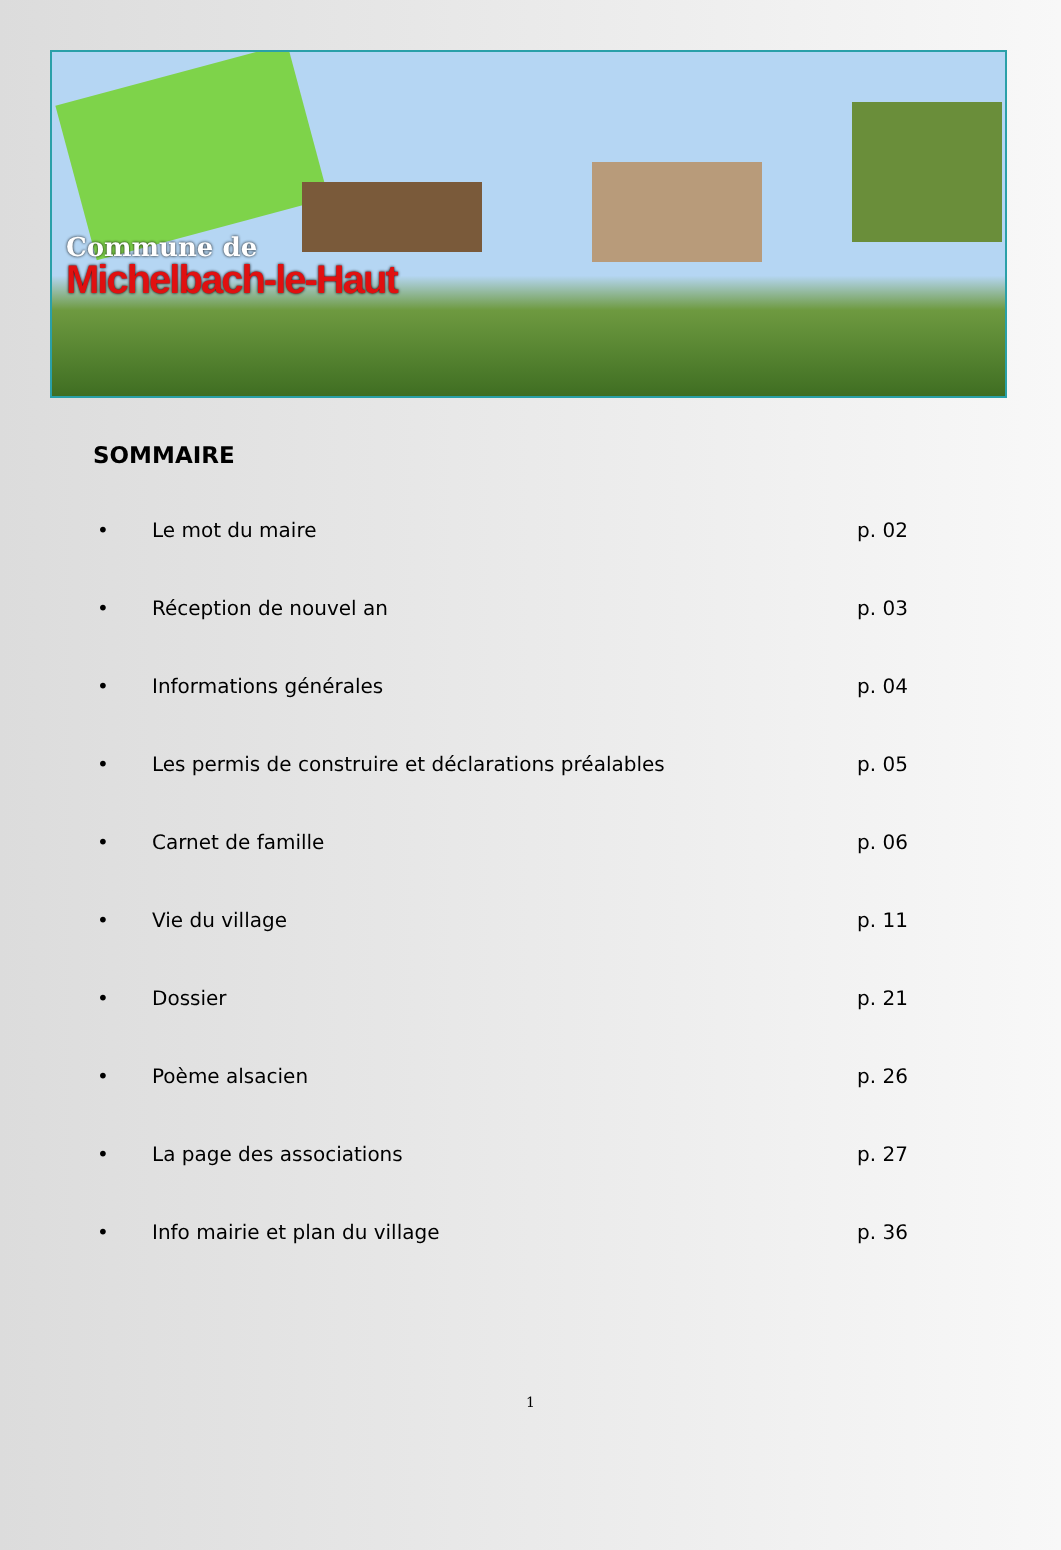Commune de
Michelbach-le-Haut
SOMMAIRE
• Le mot du maire p. 02
• Réception de nouvel an p. 03
• Informations générales p. 04
• Les permis de construire et déclarations préalables p. 05
• Carnet de famille p. 06
• Vie du village p. 11
• Dossier p. 21
• Poème alsacien p. 26
• La page des associations p. 27
• Info mairie et plan du village p. 36
1